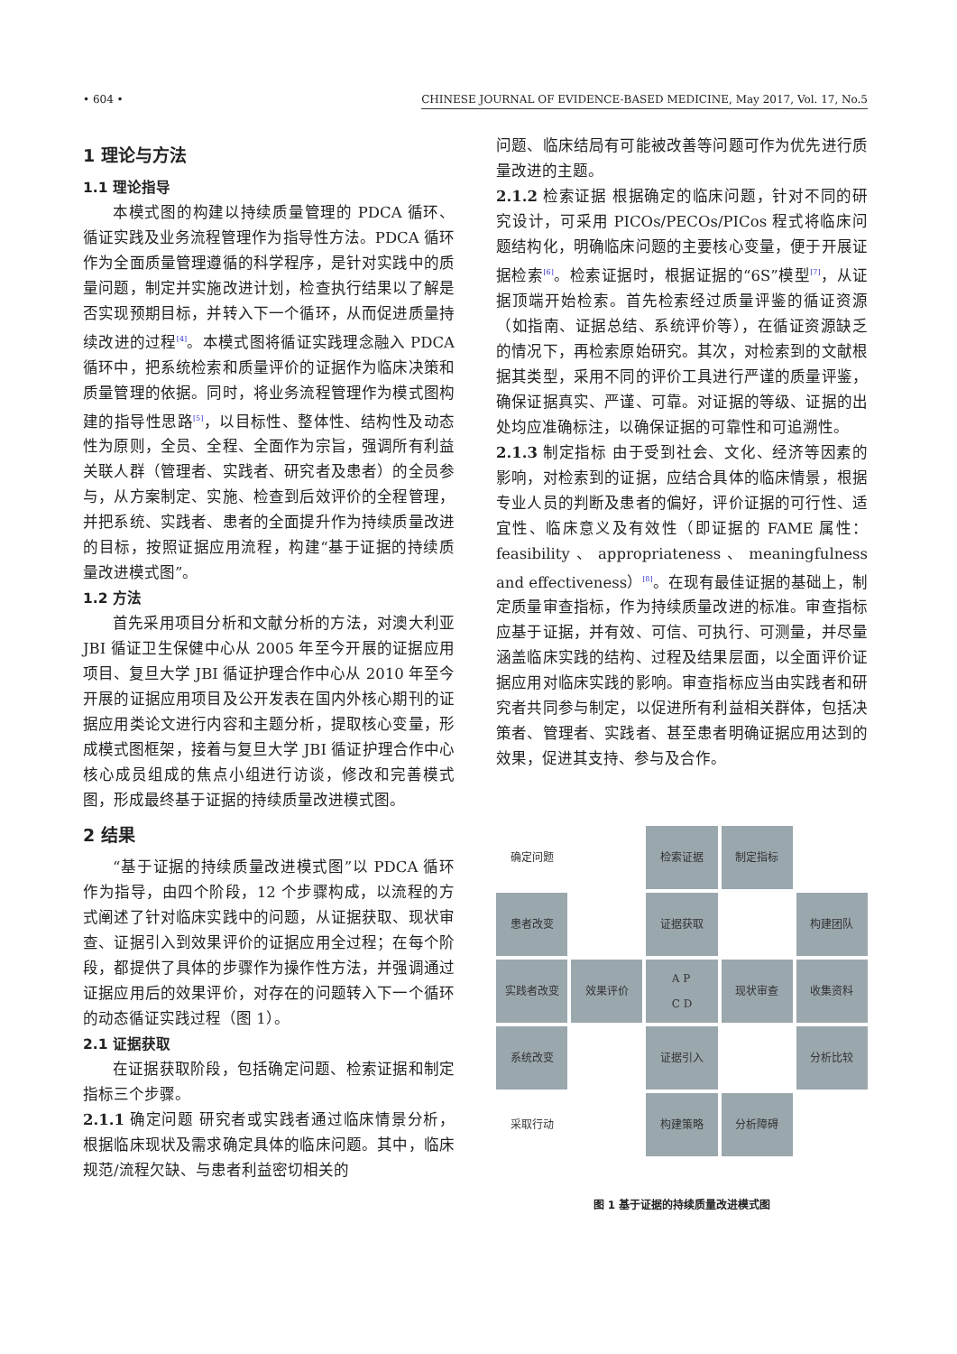• 604 • CHINESE JOURNAL OF EVIDENCE-BASED MEDICINE, May 2017, Vol. 17, No.5
1 理论与方法
1.1 理论指导
本模式图的构建以持续质量管理的 PDCA 循环、循证实践及业务流程管理作为指导性方法。PDCA 循环作为全面质量管理遵循的科学程序，是针对实践中的质量问题，制定并实施改进计划，检查执行结果以了解是否实现预期目标，并转入下一个循环，从而促进质量持续改进的过程<sup>[4]</sup>。本模式图将循证实践理念融入 PDCA 循环中，把系统检索和质量评价的证据作为临床决策和质量管理的依据。同时，将业务流程管理作为模式图构建的指导性思路<sup>[5]</sup>，以目标性、整体性、结构性及动态性为原则，全员、全程、全面作为宗旨，强调所有利益关联人群（管理者、实践者、研究者及患者）的全员参与，从方案制定、实施、检查到后效评价的全程管理，并把系统、实践者、患者的全面提升作为持续质量改进的目标，按照证据应用流程，构建“基于证据的持续质量改进模式图”。
1.2 方法
首先采用项目分析和文献分析的方法，对澳大利亚 JBI 循证卫生保健中心从 2005 年至今开展的证据应用项目、复旦大学 JBI 循证护理合作中心从 2010 年至今开展的证据应用项目及公开发表在国内外核心期刊的证据应用类论文进行内容和主题分析，提取核心变量，形成模式图框架，接着与复旦大学 JBI 循证护理合作中心核心成员组成的焦点小组进行访谈，修改和完善模式图，形成最终基于证据的持续质量改进模式图。
2 结果
“基于证据的持续质量改进模式图”以 PDCA 循环作为指导，由四个阶段，12 个步骤构成，以流程的方式阐述了针对临床实践中的问题，从证据获取、现状审查、证据引入到效果评价的证据应用全过程；在每个阶段，都提供了具体的步骤作为操作性方法，并强调通过证据应用后的效果评价，对存在的问题转入下一个循环的动态循证实践过程（图 1）。
2.1 证据获取
在证据获取阶段，包括确定问题、检索证据和制定指标三个步骤。
2.1.1 确定问题 研究者或实践者通过临床情景分析，根据临床现状及需求确定具体的临床问题。其中，临床规范/流程欠缺、与患者利益密切相关的
问题、临床结局有可能被改善等问题可作为优先进行质量改进的主题。
2.1.2 检索证据 根据确定的临床问题，针对不同的研究设计，可采用 PICOs/PECOs/PICos 程式将临床问题结构化，明确临床问题的主要核心变量，便于开展证据检索<sup>[6]</sup>。检索证据时，根据证据的“6S”模型<sup>[7]</sup>，从证据顶端开始检索。首先检索经过质量评鉴的循证资源（如指南、证据总结、系统评价等），在循证资源缺乏的情况下，再检索原始研究。其次，对检索到的文献根据其类型，采用不同的评价工具进行严谨的质量评鉴，确保证据真实、严谨、可靠。对证据的等级、证据的出处均应准确标注，以确保证据的可靠性和可追溯性。
2.1.3 制定指标 由于受到社会、文化、经济等因素的影响，对检索到的证据，应结合具体的临床情景，根据专业人员的判断及患者的偏好，评价证据的可行性、适宜性、临床意义及有效性（即证据的 FAME 属性：feasibility、appropriateness、meaningfulness and effectiveness）<sup>[8]</sup>。在现有最佳证据的基础上，制定质量审查指标，作为持续质量改进的标准。审查指标应基于证据，并有效、可信、可执行、可测量，并尽量涵盖临床实践的结构、过程及结果层面，以全面评价证据应用对临床实践的影响。审查指标应当由实践者和研究者共同参与制定，以促进所有利益相关群体，包括决策者、管理者、实践者、甚至患者明确证据应用达到的效果，促进其支持、参与及合作。
确定问题
检索证据
制定指标
患者改变
证据获取
构建团队
实践者改变
效果评价
A P
C D
现状审查
收集资料
系统改变
证据引入
分析比较
采取行动
构建策略
分析障碍
图 1 基于证据的持续质量改进模式图